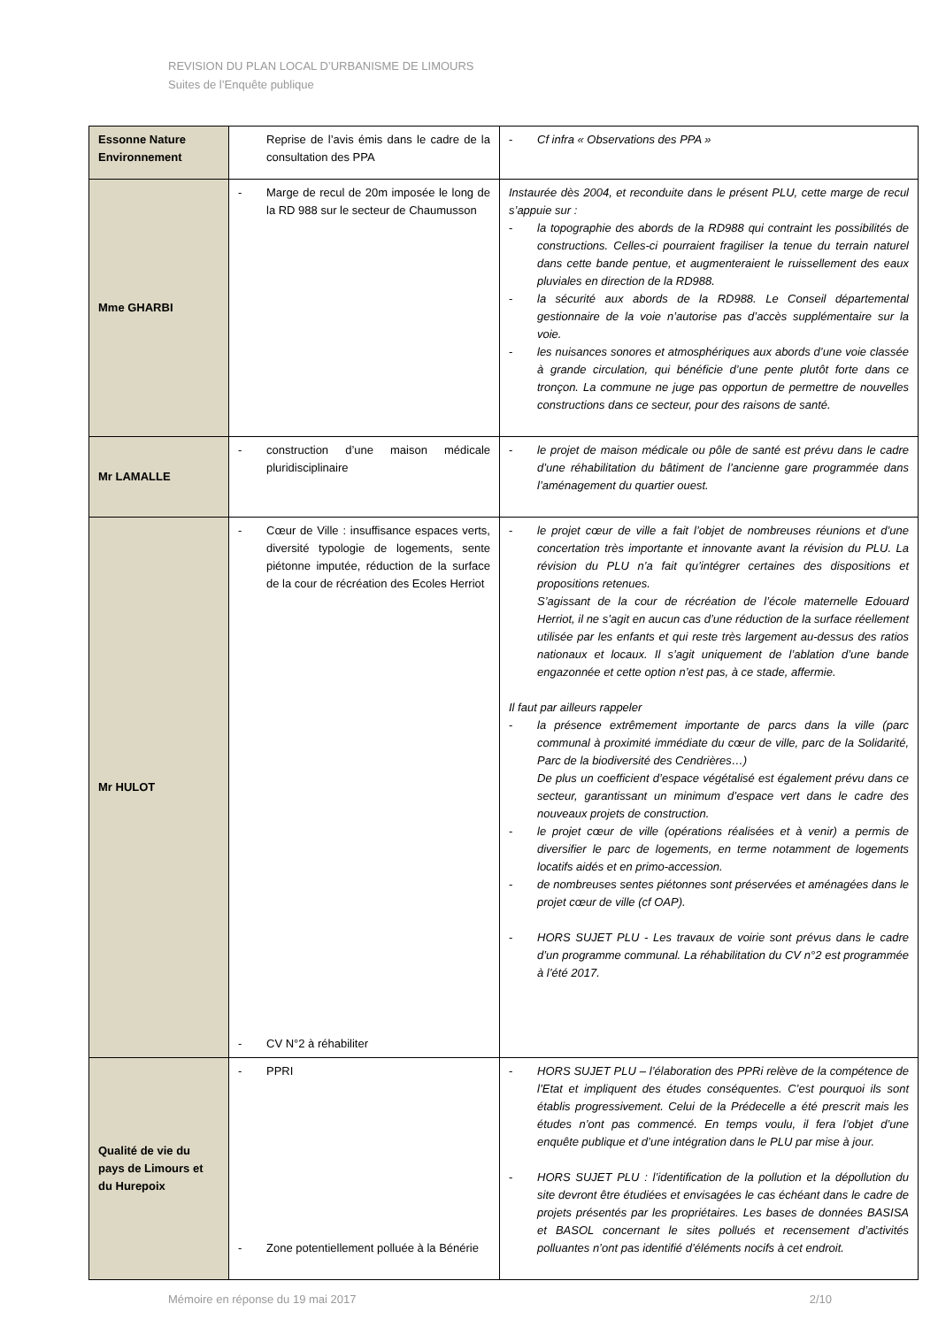REVISION DU PLAN LOCAL D’URBANISME DE LIMOURS
Suites de l’Enquête publique
| Essonne Nature Environnement | Reprise de l’avis émis dans le cadre de la consultation des PPA | - Cf infra « Observations des PPA » |
| Mme GHARBI | - Marge de recul de 20m imposée le long de la RD 988 sur le secteur de Chaumusson | Instaurée dès 2004, et reconduite dans le présent PLU, cette marge de recul s’appuie sur : - la topographie des abords de la RD988 qui contraint les possibilités de constructions. Celles-ci pourraient fragiliser la tenue du terrain naturel dans cette bande pentue, et augmenteraient le ruissellement des eaux pluviales en direction de la RD988. - la sécurité aux abords de la RD988. Le Conseil départemental gestionnaire de la voie n’autorise pas d’accès supplémentaire sur la voie. - les nuisances sonores et atmosphériques aux abords d’une voie classée à grande circulation, qui bénéficie d’une pente plutôt forte dans ce tronçon. La commune ne juge pas opportun de permettre de nouvelles constructions dans ce secteur, pour des raisons de santé. |
| Mr LAMALLE | - construction d’une maison médicale pluridisciplinaire | - le projet de maison médicale ou pôle de santé est prévu dans le cadre d’une réhabilitation du bâtiment de l’ancienne gare programmée dans l’aménagement du quartier ouest. |
| Mr HULOT | - Cœur de Ville : insuffisance espaces verts, diversité typologie de logements, sente piétonne imputée, réduction de la surface de la cour de récréation des Ecoles Herriot - CV N°2 à réhabiliter | - le projet cœur de ville a fait l’objet de nombreuses réunions et d’une concertation très importante et innovante avant la révision du PLU. La révision du PLU n’a fait qu’intégrer certaines des dispositions et propositions retenues. S’agissant de la cour de récréation de l’école maternelle Edouard Herriot, il ne s’agit en aucun cas d’une réduction de la surface réellement utilisée par les enfants et qui reste très largement au-dessus des ratios nationaux et locaux. Il s’agit uniquement de l’ablation d’une bande engazonnée et cette option n’est pas, à ce stade, affermie. Il faut par ailleurs rappeler - la présence extrêmement importante de parcs dans la ville (parc communal à proximité immédiate du cœur de ville, parc de la Solidarité, Parc de la biodiversité des Cendrières…) De plus un coefficient d’espace végétalisé est également prévu dans ce secteur, garantissant un minimum d’espace vert dans le cadre des nouveaux projets de construction. - le projet cœur de ville (opérations réalisées et à venir) a permis de diversifier le parc de logements, en terme notamment de logements locatifs aidés et en primo-accession. - de nombreuses sentes piétonnes sont préservées et aménagées dans le projet cœur de ville (cf OAP). - HORS SUJET PLU - Les travaux de voirie sont prévus dans le cadre d’un programme communal. La réhabilitation du CV n°2 est programmée à l’été 2017. |
| Qualité de vie du pays de Limours et du Hurepoix | - PPRI - Zone potentiellement polluée à la Bénérie | - HORS SUJET PLU – l’élaboration des PPRi relève de la compétence de l’Etat et impliquent des études conséquentes. C’est pourquoi ils sont établis progressivement. Celui de la Prédecelle a été prescrit mais les études n’ont pas commencé. En temps voulu, il fera l’objet d’une enquête publique et d’une intégration dans le PLU par mise à jour. - HORS SUJET PLU : l’identification de la pollution et la dépollution du site devront être étudiées et envisagées le cas échéant dans le cadre de projets présentés par les propriétaires. Les bases de données BASISA et BASOL concernant le sites pollués et recensement d’activités polluantes n’ont pas identifié d’éléments nocifs à cet endroit. |
Mémoire en réponse du 19 mai 2017 2/10